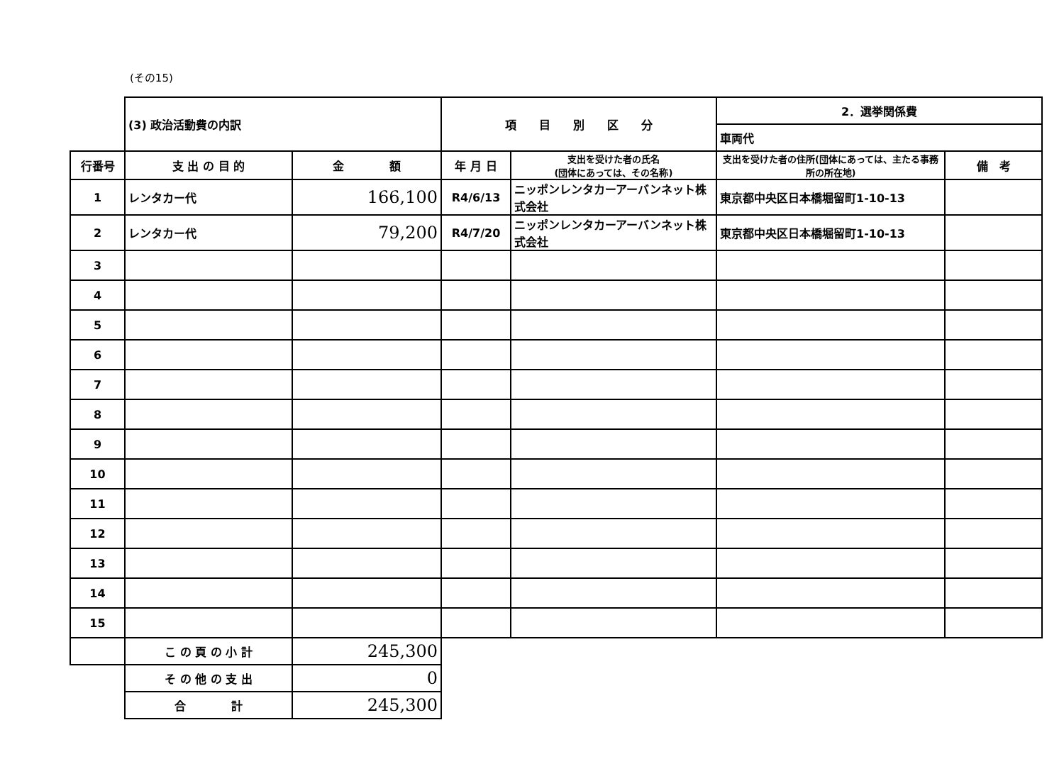(その15)
| | (3) 政治活動費の内訳 | | 項 目 別 区 分 | | 2．選挙関係費 | |
| | | | | | 車両代 | |
| 行番号 | 支 出 の 目 的 | 金 額 | 年 月 日 | 支出を受けた者の氏名 (団体にあっては、その名称) | 支出を受けた者の住所(団体にあっては、主たる事務所の所在地) | 備 考 |
| 1 | レンタカー代 | 166,100 | R4/6/13 | ニッポンレンタカーアーバンネット株式会社 | 東京都中央区日本橋堀留町1-10-13 | |
| 2 | レンタカー代 | 79,200 | R4/7/20 | ニッポンレンタカーアーバンネット株式会社 | 東京都中央区日本橋堀留町1-10-13 | |
| 3 | | | | | | |
| 4 | | | | | | |
| 5 | | | | | | |
| 6 | | | | | | |
| 7 | | | | | | |
| 8 | | | | | | |
| 9 | | | | | | |
| 10 | | | | | | |
| 11 | | | | | | |
| 12 | | | | | | |
| 13 | | | | | | |
| 14 | | | | | | |
| 15 | | | | | | |
| | こ の 頁 の 小 計 | 245,300 | | | | |
| | そ の 他 の 支 出 | 0 | | | | |
| | 合 計 | 245,300 | | | | |